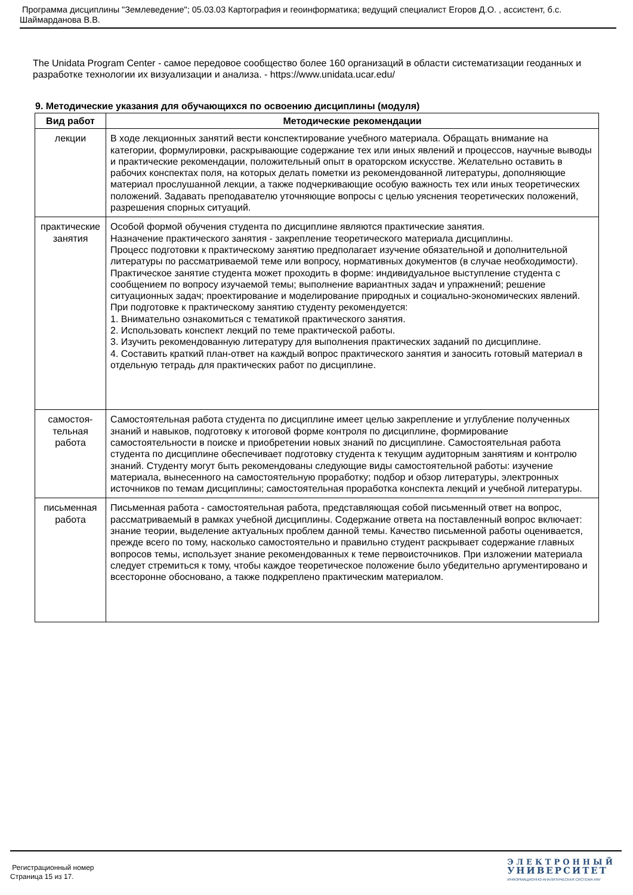Программа дисциплины "Землеведение"; 05.03.03 Картография и геоинформатика; ведущий специалист Егоров Д.О. , ассистент, б.с. Шаймарданова В.В.
The Unidata Program Center - самое передовое сообщество более 160 организаций в области систематизации геоданных и разработке технологии их визуализации и анализа. - https://www.unidata.ucar.edu/
9. Методические указания для обучающихся по освоению дисциплины (модуля)
| Вид работ | Методические рекомендации |
| --- | --- |
| лекции | В ходе лекционных занятий вести конспектирование учебного материала. Обращать внимание на категории, формулировки, раскрывающие содержание тех или иных явлений и процессов, научные выводы и практические рекомендации, положительный опыт в ораторском искусстве. Желательно оставить в рабочих конспектах поля, на которых делать пометки из рекомендованной литературы, дополняющие материал прослушанной лекции, а также подчеркивающие особую важность тех или иных теоретических положений. Задавать преподавателю уточняющие вопросы с целью уяснения теоретических положений, разрешения спорных ситуаций. |
| практические занятия | Особой формой обучения студента по дисциплине являются практические занятия. Назначение практического занятия - закрепление теоретического материала дисциплины. Процесс подготовки к практическому занятию предполагает изучение обязательной и дополнительной литературы по рассматриваемой теме или вопросу, нормативных документов (в случае необходимости). Практическое занятие студента может проходить в форме: индивидуальное выступление студента с сообщением по вопросу изучаемой темы; выполнение вариантных задач и упражнений; решение ситуационных задач; проектирование и моделирование природных и социально-экономических явлений. При подготовке к практическому занятию студенту рекомендуется: 1. Внимательно ознакомиться с тематикой практического занятия. 2. Использовать конспект лекций по теме практической работы. 3. Изучить рекомендованную литературу для выполнения практических заданий по дисциплине. 4. Составить краткий план-ответ на каждый вопрос практического занятия и заносить готовый материал в отдельную тетрадь для практических работ по дисциплине. |
| самостоя- тельная работа | Самостоятельная работа студента по дисциплине имеет целью закрепление и углубление полученных знаний и навыков, подготовку к итоговой форме контроля по дисциплине, формирование самостоятельности в поиске и приобретении новых знаний по дисциплине. Самостоятельная работа студента по дисциплине обеспечивает подготовку студента к текущим аудиторным занятиям и контролю знаний. Студенту могут быть рекомендованы следующие виды самостоятельной работы: изучение материала, вынесенного на самостоятельную проработку; подбор и обзор литературы, электронных источников по темам дисциплины; самостоятельная проработка конспекта лекций и учебной литературы. |
| письменная работа | Письменная работа - самостоятельная работа, представляющая собой письменный ответ на вопрос, рассматриваемый в рамках учебной дисциплины. Содержание ответа на поставленный вопрос включает: знание теории, выделение актуальных проблем данной темы. Качество письменной работы оценивается, прежде всего по тому, насколько самостоятельно и правильно студент раскрывает содержание главных вопросов темы, использует знание рекомендованных к теме первоисточников. При изложении материала следует стремиться к тому, чтобы каждое теоретическое положение было убедительно аргументировано и всесторонне обосновано, а также подкреплено практическим материалом. |
Регистрационный номер
Страница 15 из 17.
ЭЛЕКТРОННЫЙ
УНИВЕРСИТЕТ
ИНФОРМАЦИОННО-АНАЛИТИЧЕСКАЯ СИСТЕМА КФУ